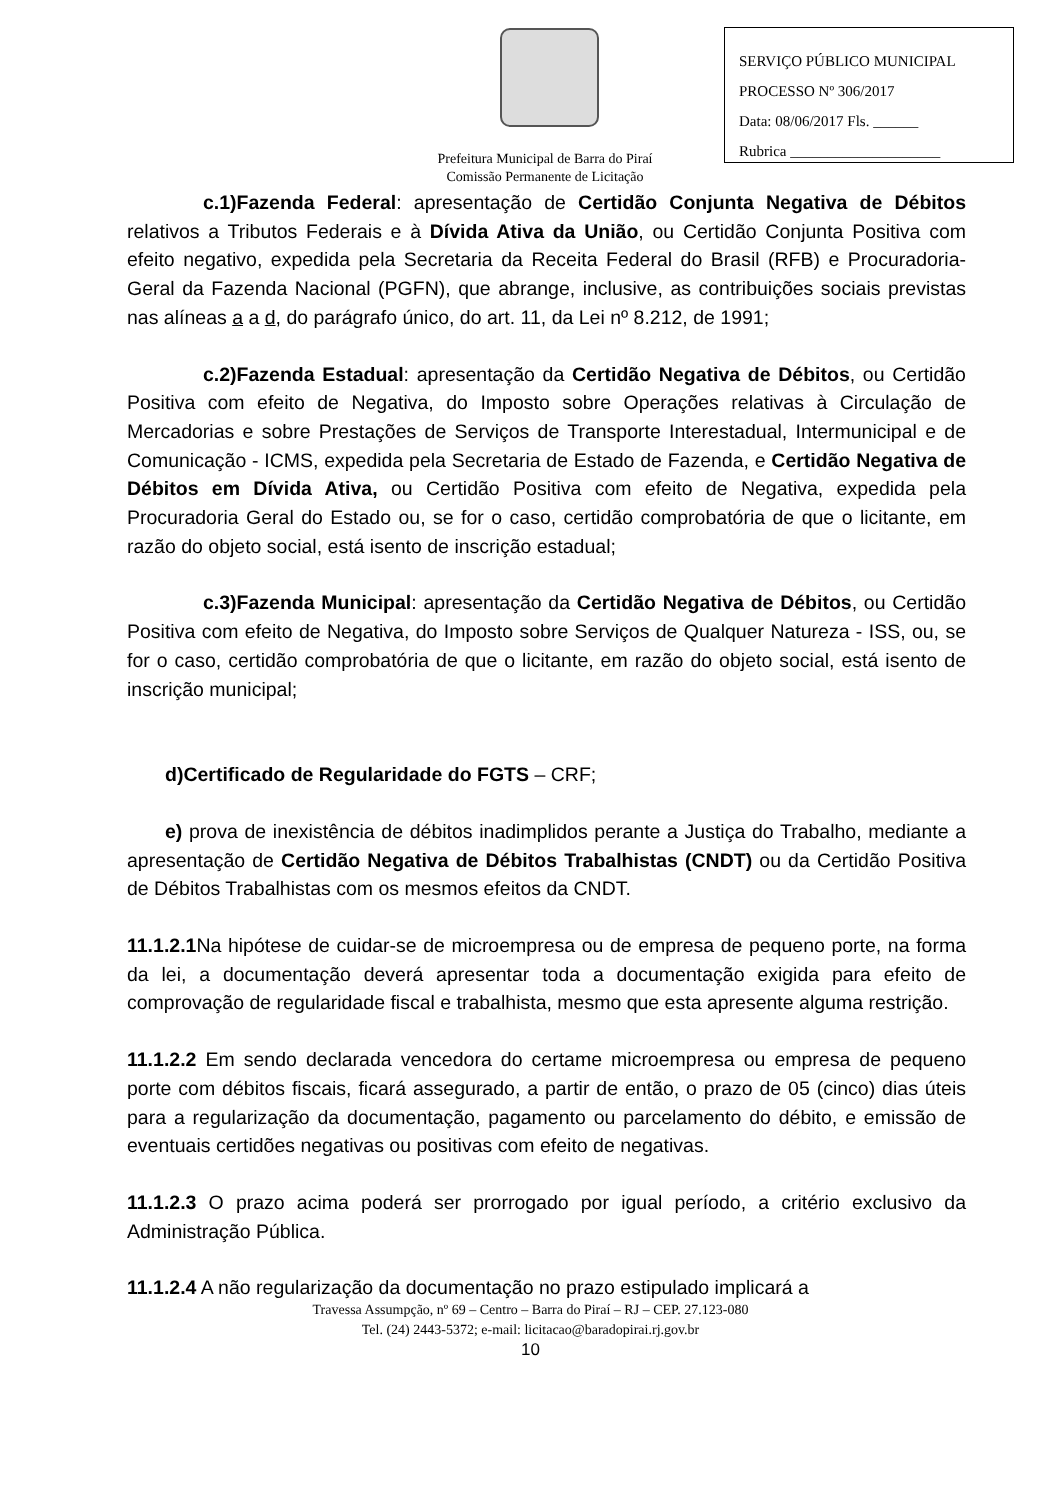SERVIÇO PÚBLICO MUNICIPAL
PROCESSO Nº 306/2017
Data: 08/06/2017 Fls. ______
Rubrica ____________________
Prefeitura Municipal de Barra do Piraí
Comissão Permanente de Licitação
c.1)Fazenda Federal: apresentação de Certidão Conjunta Negativa de Débitos relativos a Tributos Federais e à Dívida Ativa da União, ou Certidão Conjunta Positiva com efeito negativo, expedida pela Secretaria da Receita Federal do Brasil (RFB) e Procuradoria-Geral da Fazenda Nacional (PGFN), que abrange, inclusive, as contribuições sociais previstas nas alíneas a a d, do parágrafo único, do art. 11, da Lei nº 8.212, de 1991;
c.2)Fazenda Estadual: apresentação da Certidão Negativa de Débitos, ou Certidão Positiva com efeito de Negativa, do Imposto sobre Operações relativas à Circulação de Mercadorias e sobre Prestações de Serviços de Transporte Interestadual, Intermunicipal e de Comunicação - ICMS, expedida pela Secretaria de Estado de Fazenda, e Certidão Negativa de Débitos em Dívida Ativa, ou Certidão Positiva com efeito de Negativa, expedida pela Procuradoria Geral do Estado ou, se for o caso, certidão comprobatória de que o licitante, em razão do objeto social, está isento de inscrição estadual;
c.3)Fazenda Municipal: apresentação da Certidão Negativa de Débitos, ou Certidão Positiva com efeito de Negativa, do Imposto sobre Serviços de Qualquer Natureza - ISS, ou, se for o caso, certidão comprobatória de que o licitante, em razão do objeto social, está isento de inscrição municipal;
d)Certificado de Regularidade do FGTS – CRF;
e) prova de inexistência de débitos inadimplidos perante a Justiça do Trabalho, mediante a apresentação de Certidão Negativa de Débitos Trabalhistas (CNDT) ou da Certidão Positiva de Débitos Trabalhistas com os mesmos efeitos da CNDT.
11.1.2.1 Na hipótese de cuidar-se de microempresa ou de empresa de pequeno porte, na forma da lei, a documentação deverá apresentar toda a documentação exigida para efeito de comprovação de regularidade fiscal e trabalhista, mesmo que esta apresente alguma restrição.
11.1.2.2 Em sendo declarada vencedora do certame microempresa ou empresa de pequeno porte com débitos fiscais, ficará assegurado, a partir de então, o prazo de 05 (cinco) dias úteis para a regularização da documentação, pagamento ou parcelamento do débito, e emissão de eventuais certidões negativas ou positivas com efeito de negativas.
11.1.2.3 O prazo acima poderá ser prorrogado por igual período, a critério exclusivo da Administração Pública.
11.1.2.4 A não regularização da documentação no prazo estipulado implicará a
Travessa Assumpção, nº 69 – Centro – Barra do Piraí – RJ – CEP. 27.123-080
Tel. (24) 2443-5372; e-mail: licitacao@baradopirai.rj.gov.br
10